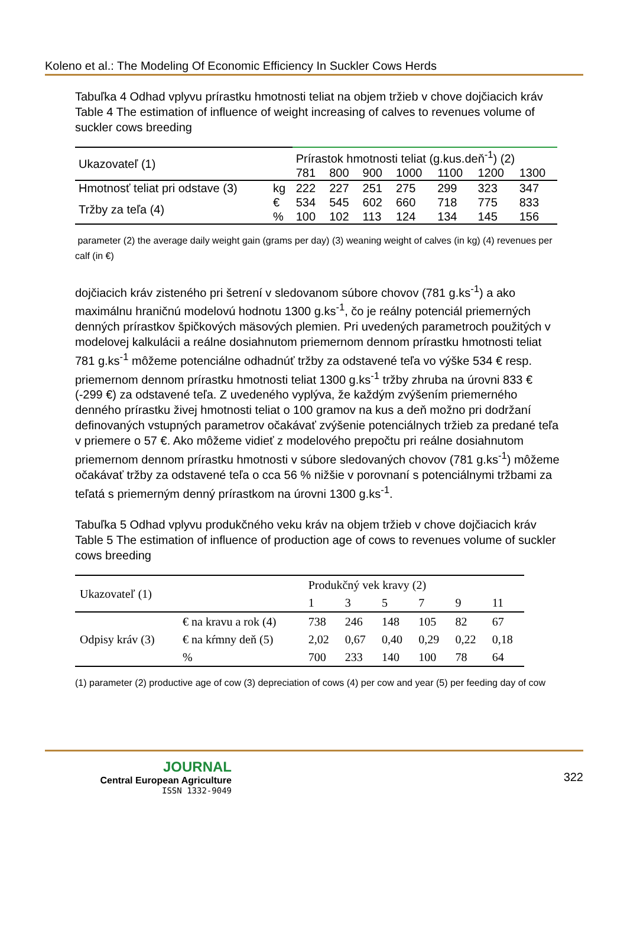Koleno et al.: The Modeling Of Economic Efficiency In Suckler Cows Herds
Tabuľka 4 Odhad vplyvu prírastku hmotnosti teliat na objem tržieb v chove dojčiacich kráv
Table 4 The estimation of influence of weight increasing of calves to revenues volume of suckler cows breeding
| Ukazovateľ (1) | | Prírastok hmotnosti teliat (g.kus.deň<sup>-1</sup>) (2) | | | | | | |
| | | 781 | 800 | 900 | 1000 | 1100 | 1200 | 1300 |
| Hmotnosť teliat pri odstave (3) | kg | 222 | 227 | 251 | 275 | 299 | 323 | 347 |
| Tržby za teľa (4) | € | 534 | 545 | 602 | 660 | 718 | 775 | 833 |
| | % | 100 | 102 | 113 | 124 | 134 | 145 | 156 |
parameter (2) the average daily weight gain (grams per day) (3) weaning weight of calves (in kg) (4) revenues per calf (in €)
dojčiacich kráv zisteného pri šetrení v sledovanom súbore chovov (781 g.ks<sup>-1</sup>) a ako maximálnu hraničnú modelovú hodnotu 1300 g.ks<sup>-1</sup>, čo je reálny potenciál priemerných denných prírastkov špičkových mäsových plemien. Pri uvedených parametroch použitých v modelovej kalkulácii a reálne dosiahnutom priemernom dennom prírastku hmotnosti teliat 781 g.ks<sup>-1</sup> môžeme potenciálne odhadnúť tržby za odstavené teľa vo výške 534 € resp. priemernom dennom prírastku hmotnosti teliat 1300 g.ks<sup>-1</sup> tržby zhruba na úrovni 833 € (-299 €) za odstavené teľa. Z uvedeného vyplýva, že každým zvýšením priemerného denného prírastku živej hmotnosti teliat o 100 gramov na kus a deň možno pri dodržaní definovaných vstupných parametrov očakávať zvýšenie potenciálnych tržieb za predané teľa v priemere o 57 €. Ako môžeme vidieť z modelového prepočtu pri reálne dosiahnutom priemernom dennom prírastku hmotnosti v súbore sledovaných chovov (781 g.ks<sup>-1</sup>) môžeme očakávať tržby za odstavené teľa o cca 56 % nižšie v porovnaní s potenciálnymi tržbami za teľatá s priemerným denný prírastkom na úrovni 1300 g.ks<sup>-1</sup>.
Tabuľka 5 Odhad vplyvu produkčného veku kráv na objem tržieb v chove dojčiacich kráv
Table 5 The estimation of influence of production age of cows to revenues volume of suckler cows breeding
| Ukazovateľ (1) | | Produkčný vek kravy (2) | | | | | |
| | | 1 | 3 | 5 | 7 | 9 | 11 |
| Odpisy kráv (3) | € na kravu a rok (4) | 738 | 246 | 148 | 105 | 82 | 67 |
| | € na kŕmny deň (5) | 2,02 | 0,67 | 0,40 | 0,29 | 0,22 | 0,18 |
| | % | 700 | 233 | 140 | 100 | 78 | 64 |
(1) parameter (2) productive age of cow (3) depreciation of cows (4) per cow and year (5) per feeding day of cow
JOURNAL
Central European Agriculture
ISSN 1332-9049
322